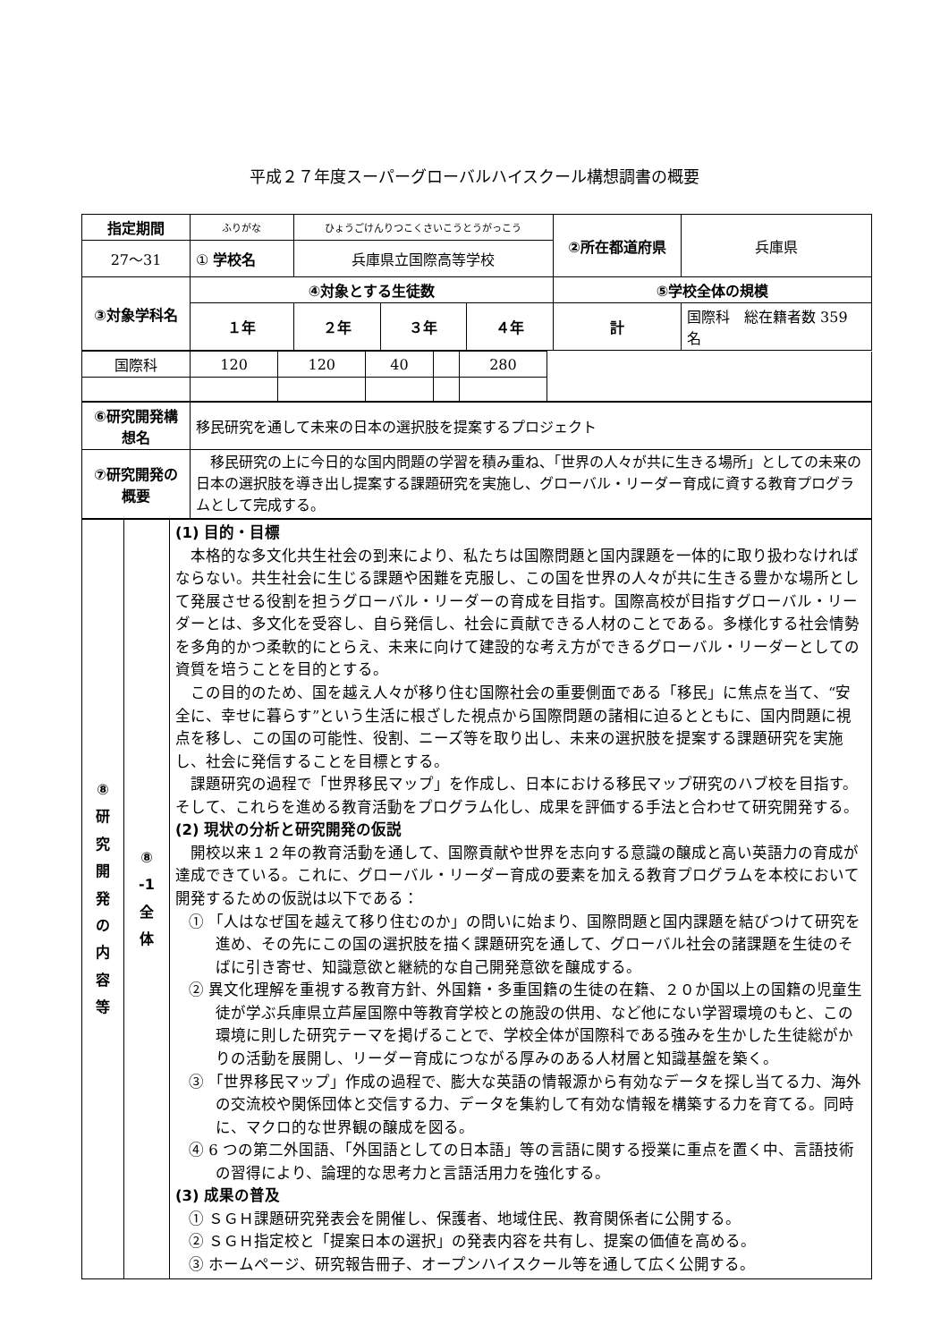平成２７年度スーパーグローバルハイスクール構想調書の概要
| 指定期間 | ふりがな | ひょうごけんりつこくさいこうとうがっこう | | | ②所在都道府県 | 兵庫県 |
| 27〜31 | ① 学校名 | 兵庫県立国際高等学校 | | | | |
| ③対象学科名 | ④対象とする生徒数 | | | | ⑤学校全体の規模 | |
| | １年 | ２年 | ３年 | ４年 | 計 | 国際科 総在籍者数 359 名 |
| 国際科 | 120 | 120 | 40 | | 280 | |
| ⑥研究開発構想名 | 移民研究を通して未来の日本の選択肢を提案するプロジェクト |
| ⑦研究開発の概要 | 移民研究の上に今日的な国内問題の学習を積み重ね、「世界の人々が共に生きる場所」としての未来の日本の選択肢を導き出し提案する課題研究を実施し、グローバル・リーダー育成に資する教育プログラムとして完成する。 |
| ⑧ 研 究 開 発 の 内 容 等 | ⑧ -1 全 体 | (1) 目的・目標 本格的な多文化共生社会の到来により、私たちは国際問題と国内課題を一体的に取り扱わなければならない。共生社会に生じる課題や困難を克服し、この国を世界の人々が共に生きる豊かな場所として発展させる役割を担うグローバル・リーダーの育成を目指す。国際高校が目指すグローバル・リーダーとは、多文化を受容し、自ら発信し、社会に貢献できる人材のことである。多様化する社会情勢を多角的かつ柔軟的にとらえ、未来に向けて建設的な考え方ができるグローバル・リーダーとしての資質を培うことを目的とする。 この目的のため、国を越え人々が移り住む国際社会の重要側面である「移民」に焦点を当て、“安全に、幸せに暮らす”という生活に根ざした視点から国際問題の諸相に迫るとともに、国内問題に視点を移し、この国の可能性、役割、ニーズ等を取り出し、未来の選択肢を提案する課題研究を実施し、社会に発信することを目標とする。 課題研究の過程で「世界移民マップ」を作成し、日本における移民マップ研究のハブ校を目指す。そして、これらを進める教育活動をプログラム化し、成果を評価する手法と合わせて研究開発する。 (2) 現状の分析と研究開発の仮説 開校以来１２年の教育活動を通して、国際貢献や世界を志向する意識の醸成と高い英語力の育成が達成できている。これに、グローバル・リーダー育成の要素を加える教育プログラムを本校において開発するための仮説は以下である： ① 「人はなぜ国を越えて移り住むのか」の問いに始まり、国際問題と国内課題を結びつけて研究を進め、その先にこの国の選択肢を描く課題研究を通して、グローバル社会の諸課題を生徒のそばに引き寄せ、知識意欲と継続的な自己開発意欲を醸成する。 ② 異文化理解を重視する教育方針、外国籍・多重国籍の生徒の在籍、２０か国以上の国籍の児童生徒が学ぶ兵庫県立芦屋国際中等教育学校との施設の供用、など他にない学習環境のもと、この環境に則した研究テーマを掲げることで、学校全体が国際科である強みを生かした生徒総がかりの活動を展開し、リーダー育成につながる厚みのある人材層と知識基盤を築く。 ③ 「世界移民マップ」作成の過程で、膨大な英語の情報源から有効なデータを探し当てる力、海外の交流校や関係団体と交信する力、データを集約して有効な情報を構築する力を育てる。同時に、マクロ的な世界観の醸成を図る。 ④ 6 つの第二外国語、「外国語としての日本語」等の言語に関する授業に重点を置く中、言語技術の習得により、論理的な思考力と言語活用力を強化する。 (3) 成果の普及 ① ＳＧＨ課題研究発表会を開催し、保護者、地域住民、教育関係者に公開する。 ② ＳＧＨ指定校と「提案日本の選択」の発表内容を共有し、提案の価値を高める。 ③ ホームページ、研究報告冊子、オープンハイスクール等を通して広く公開する。 |